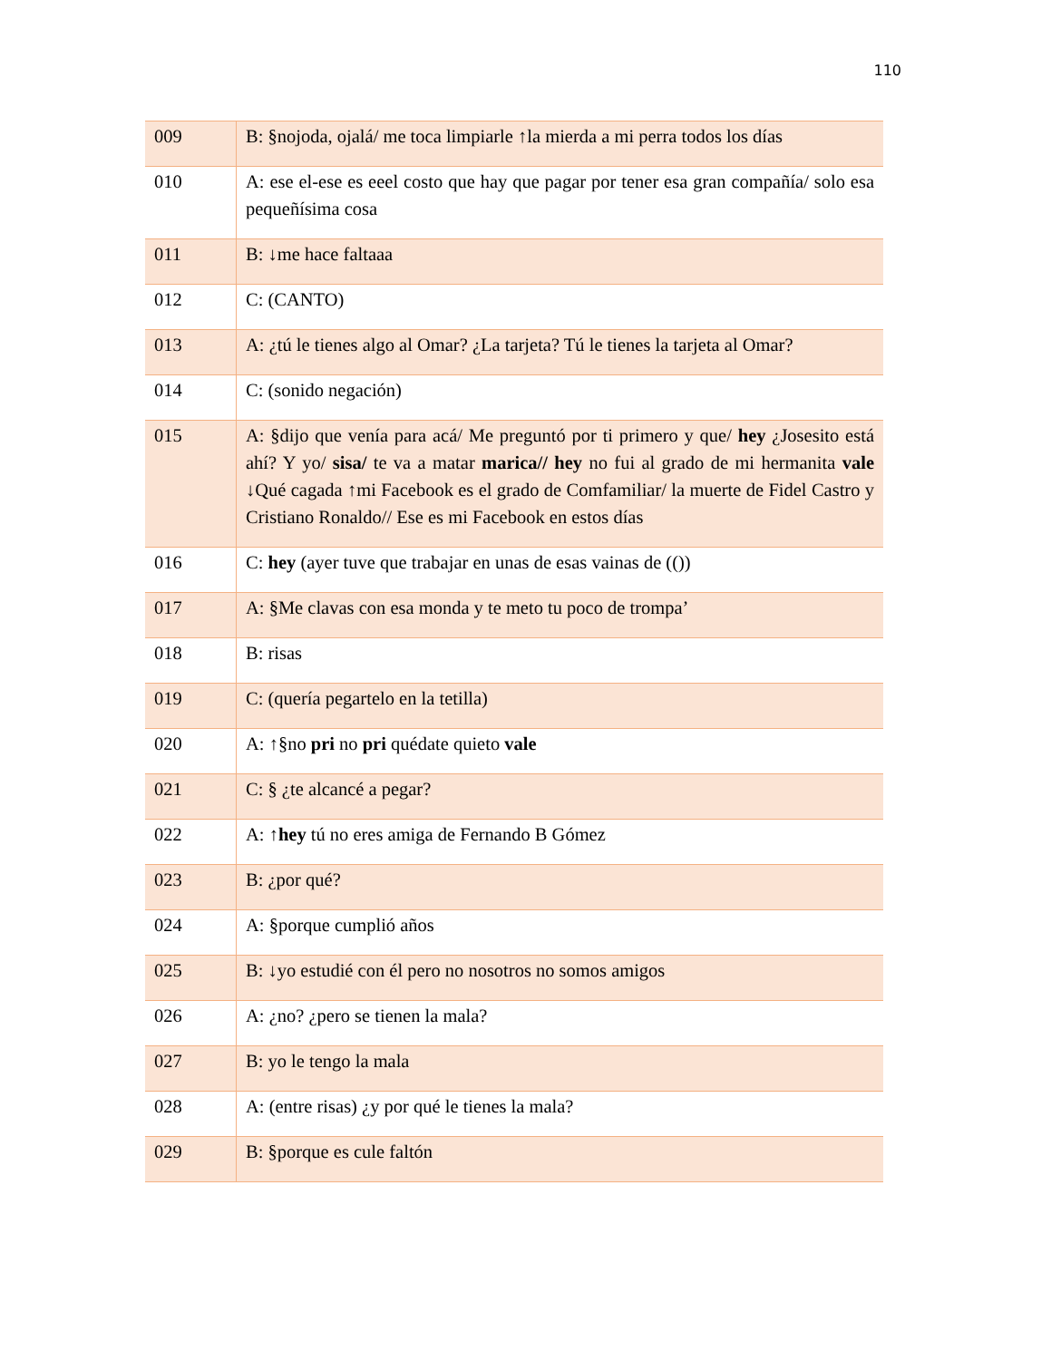110
| 009 | B: §nojoda, ojalá/ me toca limpiarle ↑la mierda a mi perra todos los días |
| 010 | A: ese el-ese es eeel costo que hay que pagar por tener esa gran compañía/ solo esa pequeñísima cosa |
| 011 | B: ↓me hace faltaaa |
| 012 | C: (CANTO) |
| 013 | A: ¿tú le tienes algo al Omar? ¿La tarjeta? Tú le tienes la tarjeta al Omar? |
| 014 | C: (sonido negación) |
| 015 | A: §dijo que venía para acá/ Me preguntó por ti primero y que/ hey ¿Josesito está ahí? Y yo/ sisa/ te va a matar marica// hey no fui al grado de mi hermanita vale ↓Qué cagada ↑mi Facebook es el grado de Comfamiliar/ la muerte de Fidel Castro y Cristiano Ronaldo// Ese es mi Facebook en estos días |
| 016 | C: hey (ayer tuve que trabajar en unas de esas vainas de (()) |
| 017 | A: §Me clavas con esa monda y te meto tu poco de trompa’ |
| 018 | B: risas |
| 019 | C: (quería pegartelo en la tetilla) |
| 020 | A: ↑§no pri no pri quédate quieto vale |
| 021 | C: § ¿te alcancé a pegar? |
| 022 | A: ↑ hey tú no eres amiga de Fernando B Gómez |
| 023 | B: ¿por qué? |
| 024 | A: §porque cumplió años |
| 025 | B: ↓yo estudié con él pero no nosotros no somos amigos |
| 026 | A: ¿no? ¿pero se tienen la mala? |
| 027 | B: yo le tengo la mala |
| 028 | A: (entre risas) ¿y por qué le tienes la mala? |
| 029 | B: §porque es cule faltón |